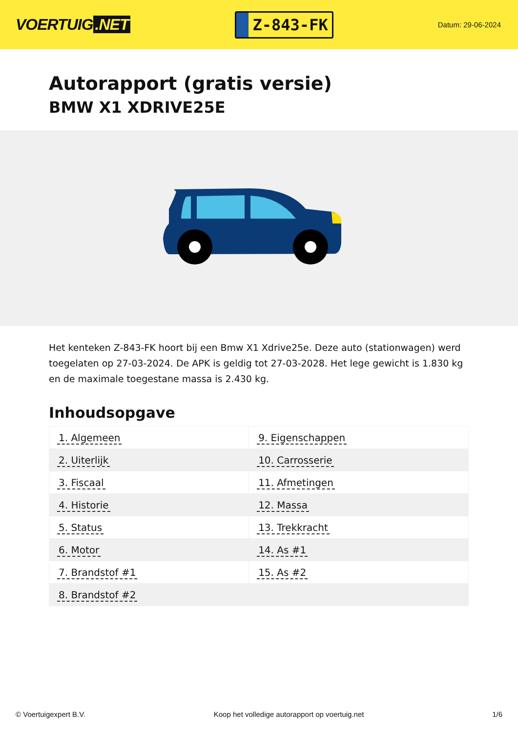VOERTUIG.NET
Z-843-FK
Datum: 29-06-2024
Autorapport (gratis versie)
BMW X1 XDRIVE25E
Het kenteken Z-843-FK hoort bij een Bmw X1 Xdrive25e. Deze auto (stationwagen) werd toegelaten op 27-03-2024. De APK is geldig tot 27-03-2028. Het lege gewicht is 1.830 kg en de maximale toegestane massa is 2.430 kg.
Inhoudsopgave
| 1. Algemeen | 9. Eigenschappen |
| 2. Uiterlijk | 10. Carrosserie |
| 3. Fiscaal | 11. Afmetingen |
| 4. Historie | 12. Massa |
| 5. Status | 13. Trekkracht |
| 6. Motor | 14. As #1 |
| 7. Brandstof #1 | 15. As #2 |
| 8. Brandstof #2 | |
© Voertuigexpert B.V. Koop het volledige autorapport op voertuig.net 1/6